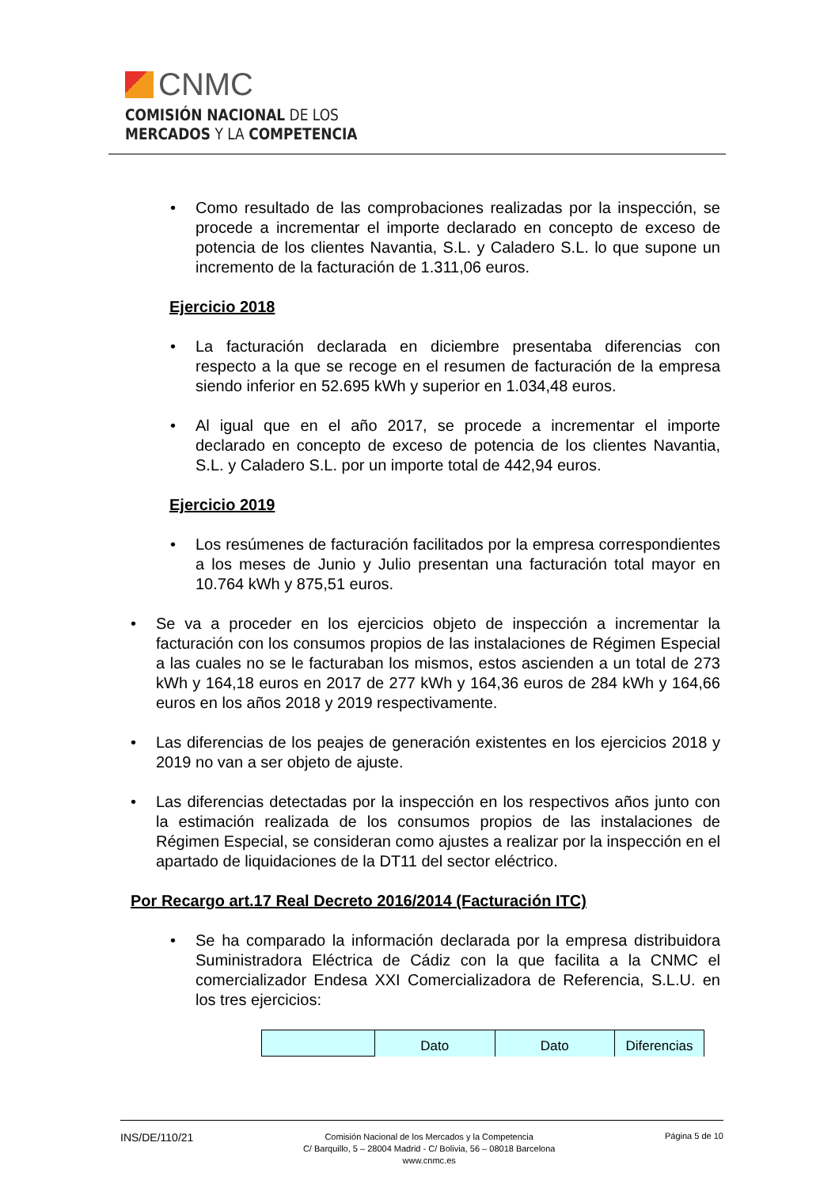CNMC
COMISIÓN NACIONAL DE LOS
MERCADOS Y LA COMPETENCIA
Como resultado de las comprobaciones realizadas por la inspección, se procede a incrementar el importe declarado en concepto de exceso de potencia de los clientes Navantia, S.L. y Caladero S.L. lo que supone un incremento de la facturación de 1.311,06 euros.
Ejercicio 2018
La facturación declarada en diciembre presentaba diferencias con respecto a la que se recoge en el resumen de facturación de la empresa siendo inferior en 52.695 kWh y superior en 1.034,48 euros.
Al igual que en el año 2017, se procede a incrementar el importe declarado en concepto de exceso de potencia de los clientes Navantia, S.L. y Caladero S.L. por un importe total de 442,94 euros.
Ejercicio 2019
Los resúmenes de facturación facilitados por la empresa correspondientes a los meses de Junio y Julio presentan una facturación total mayor en 10.764 kWh y 875,51 euros.
Se va a proceder en los ejercicios objeto de inspección a incrementar la facturación con los consumos propios de las instalaciones de Régimen Especial a las cuales no se le facturaban los mismos, estos ascienden a un total de 273 kWh y 164,18 euros en 2017 de 277 kWh y 164,36 euros de 284 kWh y 164,66 euros en los años 2018 y 2019 respectivamente.
Las diferencias de los peajes de generación existentes en los ejercicios 2018 y 2019 no van a ser objeto de ajuste.
Las diferencias detectadas por la inspección en los respectivos años junto con la estimación realizada de los consumos propios de las instalaciones de Régimen Especial, se consideran como ajustes a realizar por la inspección en el apartado de liquidaciones de la DT11 del sector eléctrico.
Por Recargo art.17 Real Decreto 2016/2014 (Facturación ITC)
Se ha comparado la información declarada por la empresa distribuidora Suministradora Eléctrica de Cádiz con la que facilita a la CNMC el comercializador Endesa XXI Comercializadora de Referencia, S.L.U. en los tres ejercicios:
| | Dato | Dato | Diferencias |
INS/DE/110/21
Comisión Nacional de los Mercados y la Competencia
C/ Barquillo, 5 – 28004 Madrid - C/ Bolivia, 56 – 08018 Barcelona
www.cnmc.es
Página 5 de 10